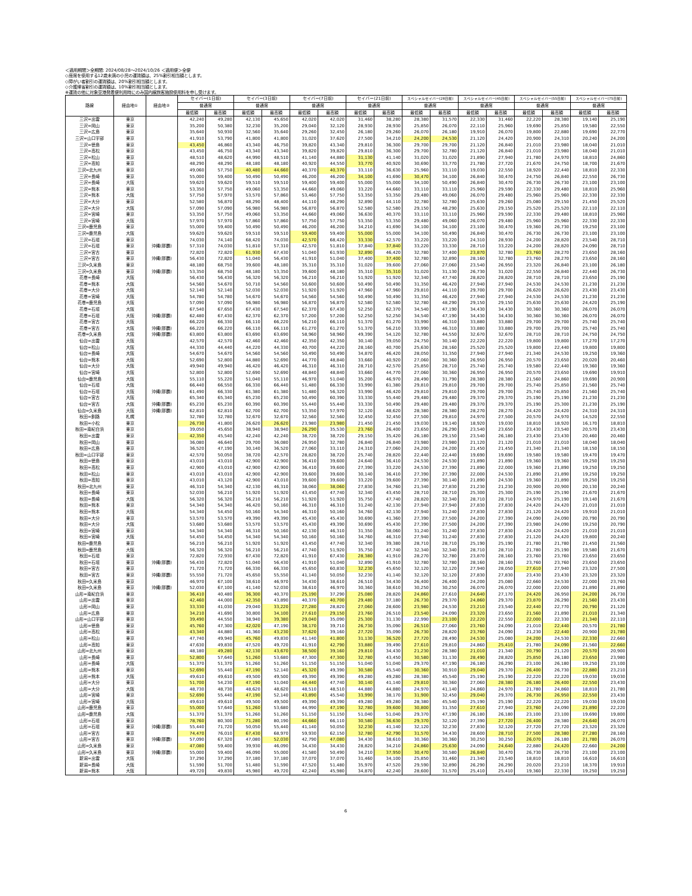＜適用期間＞全期間: 2024/08/28～2024/10/26 ＜適用便＞全便
◇座席を使用する12歳未満の小児の運賃額は、25%割引相当額とします。
◇障がい者割引の運賃額は、20%割引相当額とします。
◇介護帰省割引の運賃額は、10%割引相当額とします。
※運賃の他に対象空港発着便利用時にのみ国内線旅客施設使用料を申し受けます。
| 路線 | 経由地① | 経由地② | セイバー(1日前) | | セイバー(3日前) | | セイバー(7日前) | | セイバー(21日前) | | スペシャルセイバー(28日前) | | スペシャルセイバー(45日前) | | スペシャルセイバー(55日前) | | スペシャルセイバー(75日前) | |
| --- | --- | --- | --- | --- | --- | --- | --- | --- | --- | --- | --- | --- | --- | --- | --- | --- | --- | --- |
| | | | 普通席 | | 普通席 | | 普通席 | | 普通席 | | 普通席 | | 普通席 | | 普通席 | | 普通席 | |
| | | | 最低額 | 最高額 | 最低額 | 最高額 | 最低額 | 最高額 | 最低額 | 最高額 | 最低額 | 最高額 | 最低額 | 最高額 | 最低額 | 最高額 | 最低額 | 最高額 |
| 三沢=出雲 | 東京 | | 42,240 | 49,280 | 42,130 | 45,650 | 42,020 | 42,020 | 31,460 | 38,280 | 28,380 | 31,570 | 22,330 | 31,460 | 22,220 | 28,380 | 19,140 | 25,190 |
| 三沢=岡山 | 東京 | | 35,200 | 50,380 | 32,230 | 35,200 | 29,040 | 32,120 | 28,930 | 28,930 | 25,850 | 26,070 | 22,110 | 25,960 | 19,690 | 25,850 | 19,580 | 22,550 |
| 三沢=広島 | 東京 | | 35,640 | 50,930 | 32,560 | 35,640 | 29,260 | 32,450 | 26,180 | 29,260 | 26,070 | 26,180 | 19,910 | 26,070 | 19,800 | 22,880 | 19,690 | 22,770 |
| 三沢=山口宇部 | 東京 | | 41,910 | 53,790 | 41,800 | 41,800 | 31,020 | 37,620 | 27,500 | 34,210 | 24,200 | 24,530 | 21,120 | 24,420 | 20,900 | 24,310 | 20,240 | 24,200 |
| 三沢=徳島 | 東京 | | 43,450 | 46,860 | 43,340 | 46,750 | 39,820 | 43,340 | 29,810 | 36,300 | 29,700 | 29,700 | 21,120 | 26,840 | 21,010 | 23,980 | 18,040 | 21,010 |
| 三沢=高松 | 東京 | | 43,450 | 46,750 | 43,340 | 43,340 | 39,820 | 39,820 | 29,810 | 36,300 | 29,700 | 32,780 | 21,120 | 26,840 | 21,010 | 23,980 | 18,040 | 21,010 |
| 三沢=松山 | 東京 | | 48,510 | 48,620 | 44,990 | 48,510 | 41,140 | 44,880 | 31,130 | 41,140 | 31,020 | 31,020 | 21,890 | 27,940 | 21,780 | 24,970 | 18,810 | 24,860 |
| 三沢=高知 | 東京 | | 48,290 | 48,290 | 48,180 | 48,180 | 40,920 | 44,550 | 33,770 | 40,920 | 30,690 | 33,770 | 21,780 | 27,720 | 21,670 | 24,750 | 18,700 | 21,670 |
| 三沢=北九州 | 東京 | | 49,060 | 57,750 | 40,480 | 44,660 | 40,370 | 40,370 | 33,110 | 36,630 | 25,960 | 33,110 | 19,030 | 22,550 | 18,920 | 22,440 | 18,810 | 22,330 |
| 三沢=長崎 | 東京 | | 55,000 | 59,400 | 50,490 | 50,490 | 46,200 | 46,200 | 34,100 | 41,690 | 30,470 | 34,100 | 26,840 | 30,470 | 24,750 | 26,840 | 22,550 | 26,730 |
| 三沢=長崎 | 大阪 | | 59,620 | 59,620 | 59,510 | 59,510 | 59,400 | 59,400 | 55,000 | 55,000 | 34,100 | 50,490 | 26,840 | 30,470 | 26,730 | 26,730 | 23,100 | 23,100 |
| 三沢=熊本 | 東京 | | 53,350 | 57,750 | 49,060 | 53,350 | 44,660 | 49,060 | 33,220 | 44,660 | 33,110 | 33,110 | 25,960 | 29,590 | 22,330 | 29,480 | 18,810 | 25,960 |
| 三沢=熊本 | 大阪 | | 57,750 | 57,970 | 53,570 | 57,860 | 53,460 | 57,750 | 53,350 | 53,350 | 29,480 | 49,060 | 26,070 | 29,480 | 25,960 | 25,960 | 22,330 | 22,330 |
| 三沢=大分 | 東京 | | 52,580 | 56,870 | 48,290 | 48,400 | 44,110 | 48,290 | 32,890 | 44,110 | 32,780 | 32,780 | 25,630 | 29,260 | 25,080 | 29,150 | 21,450 | 25,520 |
| 三沢=大分 | 大阪 | | 57,090 | 57,090 | 56,980 | 56,980 | 56,870 | 56,870 | 52,580 | 52,580 | 29,150 | 48,290 | 25,630 | 29,150 | 25,520 | 25,520 | 22,110 | 22,110 |
| 三沢=宮崎 | 東京 | | 53,350 | 57,750 | 49,060 | 53,350 | 44,660 | 49,060 | 36,630 | 40,370 | 33,110 | 33,110 | 25,960 | 29,590 | 22,330 | 29,480 | 18,810 | 25,960 |
| 三沢=宮崎 | 大阪 | | 57,970 | 57,970 | 57,860 | 57,860 | 57,750 | 57,750 | 53,350 | 53,350 | 29,480 | 49,060 | 26,070 | 29,480 | 25,960 | 25,960 | 22,330 | 22,330 |
| 三沢=鹿児島 | 東京 | | 55,000 | 59,400 | 50,490 | 50,490 | 46,200 | 46,200 | 34,210 | 41,690 | 34,100 | 34,100 | 23,100 | 30,470 | 19,360 | 26,730 | 19,250 | 23,100 |
| 三沢=鹿児島 | 大阪 | | 59,620 | 59,620 | 59,510 | 59,510 | 59,400 | 59,400 | 55,000 | 55,000 | 34,100 | 50,490 | 26,840 | 30,470 | 26,730 | 26,730 | 23,100 | 23,100 |
| 三沢=石垣 | 東京 | | 74,030 | 74,140 | 68,420 | 74,030 | 42,570 | 68,420 | 33,330 | 42,570 | 33,220 | 33,220 | 24,310 | 28,930 | 24,200 | 28,820 | 23,540 | 28,710 |
| 三沢=石垣 | 東京 | 沖縄(那覇) | 57,310 | 74,030 | 51,810 | 57,310 | 42,570 | 51,810 | 37,840 | 37,840 | 33,220 | 33,330 | 28,710 | 33,220 | 24,200 | 28,820 | 24,090 | 28,710 |
| 三沢=宮古 | 東京 | | 72,820 | 72,820 | 61,930 | 67,430 | 51,040 | 61,930 | 32,890 | 46,420 | 32,780 | 37,400 | 23,870 | 32,780 | 23,760 | 28,270 | 23,650 | 28,160 |
| 三沢=宮古 | 東京 | 沖縄(那覇) | 56,430 | 72,820 | 51,040 | 56,430 | 41,910 | 51,040 | 37,400 | 37,400 | 32,780 | 32,890 | 28,160 | 32,780 | 23,760 | 28,270 | 23,650 | 28,160 |
| 三沢=久米島 | 東京 | | 48,180 | 68,750 | 39,600 | 48,180 | 35,310 | 35,310 | 31,020 | 39,600 | 27,060 | 27,060 | 23,540 | 26,950 | 23,320 | 26,840 | 23,100 | 26,180 |
| 三沢=久米島 | 東京 | 沖縄(那覇) | 53,350 | 68,750 | 48,180 | 53,350 | 39,600 | 48,180 | 35,310 | 35,310 | 31,020 | 31,130 | 26,730 | 31,020 | 22,550 | 26,840 | 22,440 | 26,730 |
| 花巻=長崎 | 大阪 | | 56,430 | 56,430 | 56,320 | 56,320 | 56,210 | 56,210 | 51,920 | 51,920 | 32,340 | 47,740 | 28,820 | 28,820 | 28,710 | 28,710 | 23,650 | 25,190 |
| 花巻=熊本 | 大阪 | | 54,560 | 54,670 | 50,710 | 54,560 | 50,600 | 50,600 | 50,490 | 50,490 | 31,350 | 46,420 | 27,940 | 27,940 | 24,530 | 24,530 | 21,230 | 21,230 |
| 花巻=大分 | 大阪 | | 52,140 | 52,140 | 52,030 | 52,030 | 51,920 | 51,920 | 47,960 | 47,960 | 29,810 | 44,110 | 29,700 | 29,700 | 26,620 | 26,620 | 23,430 | 23,430 |
| 花巻=宮崎 | 大阪 | | 54,780 | 54,780 | 54,670 | 54,670 | 54,560 | 54,560 | 50,490 | 50,490 | 31,350 | 46,420 | 27,940 | 27,940 | 24,530 | 24,530 | 21,230 | 21,230 |
| 花巻=鹿児島 | 大阪 | | 57,090 | 57,090 | 56,980 | 56,980 | 56,870 | 56,870 | 52,580 | 52,580 | 32,780 | 48,290 | 29,150 | 29,150 | 25,630 | 25,630 | 24,420 | 25,190 |
| 花巻=石垣 | 大阪 | | 67,540 | 67,650 | 67,430 | 67,540 | 62,370 | 67,430 | 52,250 | 62,370 | 34,540 | 47,190 | 34,430 | 34,430 | 30,360 | 30,360 | 26,070 | 26,070 |
| 花巻=石垣 | 大阪 | 沖縄(那覇) | 62,480 | 67,430 | 62,370 | 62,370 | 57,200 | 57,200 | 52,250 | 52,250 | 34,540 | 47,190 | 34,430 | 34,430 | 30,360 | 30,360 | 26,070 | 26,070 |
| 花巻=宮古 | 大阪 | | 66,220 | 66,330 | 66,110 | 66,220 | 56,210 | 66,110 | 51,370 | 61,270 | 33,990 | 46,310 | 33,880 | 33,880 | 29,700 | 29,700 | 25,740 | 25,740 |
| 花巻=宮古 | 大阪 | 沖縄(那覇) | 66,220 | 66,220 | 66,110 | 66,110 | 61,270 | 61,270 | 51,370 | 56,210 | 33,990 | 46,310 | 33,880 | 33,880 | 29,700 | 29,700 | 25,740 | 25,740 |
| 花巻=久米島 | 大阪 | 沖縄(那覇) | 63,800 | 63,800 | 63,690 | 63,690 | 58,960 | 58,960 | 49,390 | 54,120 | 32,780 | 44,550 | 32,670 | 32,670 | 28,710 | 28,710 | 24,750 | 24,750 |
| 仙台=出雲 | 大阪 | | 42,570 | 42,570 | 42,460 | 42,460 | 42,350 | 42,350 | 30,140 | 39,050 | 24,750 | 30,140 | 22,220 | 22,220 | 19,800 | 19,800 | 17,270 | 17,270 |
| 仙台=松山 | 大阪 | | 44,330 | 44,440 | 44,220 | 44,330 | 40,700 | 44,220 | 28,160 | 40,700 | 25,630 | 28,160 | 25,520 | 25,520 | 19,800 | 22,440 | 19,800 | 19,800 |
| 仙台=長崎 | 大阪 | | 54,670 | 54,670 | 54,560 | 54,560 | 50,490 | 50,490 | 34,870 | 46,420 | 28,050 | 31,350 | 27,940 | 27,940 | 21,340 | 24,530 | 19,250 | 19,360 |
| 仙台=熊本 | 大阪 | | 52,690 | 52,800 | 44,880 | 52,690 | 44,770 | 48,840 | 33,660 | 40,920 | 27,060 | 30,360 | 26,950 | 26,950 | 20,570 | 23,650 | 20,020 | 20,460 |
| 仙台=大分 | 大阪 | | 49,940 | 49,940 | 46,420 | 46,420 | 46,310 | 46,310 | 28,710 | 42,570 | 25,850 | 28,710 | 25,740 | 25,740 | 19,580 | 22,440 | 19,360 | 19,360 |
| 仙台=宮崎 | 大阪 | | 52,800 | 52,800 | 52,690 | 52,690 | 48,840 | 48,840 | 33,660 | 44,770 | 27,060 | 30,360 | 26,950 | 26,950 | 20,570 | 23,650 | 19,690 | 19,910 |
| 仙台=鹿児島 | 大阪 | | 55,110 | 55,220 | 51,040 | 55,110 | 46,970 | 51,040 | 35,200 | 46,970 | 28,490 | 31,790 | 28,380 | 28,380 | 21,560 | 24,860 | 19,690 | 20,900 |
| 仙台=石垣 | 大阪 | | 66,440 | 66,550 | 66,330 | 66,440 | 51,480 | 66,330 | 33,990 | 61,380 | 29,810 | 29,810 | 29,700 | 29,700 | 25,740 | 25,850 | 21,560 | 25,740 |
| 仙台=石垣 | 大阪 | 沖縄(那覇) | 61,490 | 66,330 | 61,380 | 61,380 | 51,480 | 56,320 | 33,990 | 46,420 | 29,810 | 29,810 | 29,700 | 29,700 | 25,740 | 25,850 | 21,560 | 25,740 |
| 仙台=宮古 | 大阪 | | 65,340 | 65,340 | 65,230 | 65,230 | 50,490 | 60,390 | 33,330 | 55,440 | 29,480 | 29,480 | 29,370 | 29,370 | 25,190 | 25,190 | 21,230 | 21,230 |
| 仙台=宮古 | 大阪 | 沖縄(那覇) | 65,230 | 65,230 | 60,390 | 60,390 | 55,440 | 55,440 | 33,330 | 50,490 | 29,480 | 29,480 | 29,370 | 29,370 | 25,190 | 25,300 | 21,230 | 25,190 |
| 仙台=久米島 | 大阪 | 沖縄(那覇) | 62,810 | 62,810 | 62,700 | 62,700 | 53,350 | 57,970 | 32,120 | 48,620 | 28,380 | 28,380 | 28,270 | 28,270 | 24,420 | 24,420 | 24,310 | 24,310 |
| 秋田=釧路 | 札幌 | | 32,780 | 32,780 | 32,670 | 32,670 | 32,560 | 32,560 | 32,450 | 32,450 | 27,500 | 29,810 | 24,970 | 27,500 | 20,570 | 24,970 | 14,520 | 22,550 |
| 秋田=小松 | 東京 | | 26,730 | 41,800 | 26,620 | 26,620 | 23,980 | 23,980 | 21,450 | 21,450 | 19,030 | 19,140 | 18,920 | 19,030 | 18,810 | 18,920 | 16,170 | 18,810 |
| 秋田=南紀白浜 | 東京 | | 39,050 | 45,650 | 38,940 | 38,940 | 26,290 | 35,530 | 23,760 | 26,400 | 23,650 | 26,290 | 23,540 | 23,650 | 23,430 | 23,540 | 20,570 | 23,430 |
| 秋田=出雲 | 東京 | | 42,350 | 45,540 | 42,240 | 42,240 | 38,720 | 38,720 | 29,150 | 35,420 | 26,180 | 29,150 | 23,540 | 26,180 | 23,430 | 23,430 | 20,460 | 20,460 |
| 秋田=岡山 | 東京 | | 36,080 | 46,640 | 29,700 | 36,080 | 26,950 | 32,780 | 26,840 | 26,840 | 23,980 | 23,980 | 21,120 | 21,120 | 21,010 | 21,010 | 18,040 | 18,040 |
| 秋田=広島 | 東京 | | 36,520 | 47,190 | 30,140 | 36,520 | 27,060 | 33,110 | 24,310 | 27,060 | 24,200 | 24,200 | 21,450 | 21,450 | 21,340 | 21,340 | 18,150 | 18,150 |
| 秋田=山口宇部 | 東京 | | 42,570 | 50,050 | 38,720 | 42,570 | 28,820 | 38,720 | 25,740 | 28,820 | 22,440 | 22,440 | 19,690 | 19,690 | 19,580 | 19,580 | 19,470 | 19,470 |
| 秋田=徳島 | 東京 | | 43,010 | 43,010 | 42,900 | 42,900 | 36,410 | 39,600 | 24,640 | 36,410 | 24,530 | 24,530 | 21,890 | 21,890 | 19,360 | 19,360 | 19,250 | 19,250 |
| 秋田=高松 | 東京 | | 42,900 | 43,010 | 42,900 | 42,900 | 36,410 | 39,600 | 27,390 | 33,220 | 24,530 | 27,390 | 21,890 | 22,000 | 19,360 | 21,890 | 19,250 | 19,250 |
| 秋田=松山 | 東京 | | 43,010 | 43,010 | 42,900 | 42,900 | 39,600 | 39,600 | 30,140 | 36,410 | 27,390 | 27,390 | 22,000 | 24,530 | 21,890 | 21,890 | 19,250 | 19,250 |
| 秋田=高知 | 東京 | | 43,010 | 43,120 | 42,900 | 43,010 | 39,600 | 39,600 | 33,220 | 39,600 | 27,390 | 30,140 | 21,890 | 24,530 | 19,360 | 21,890 | 19,250 | 19,250 |
| 秋田=北九州 | 東京 | | 46,310 | 54,340 | 42,130 | 46,310 | 38,060 | 38,060 | 27,830 | 34,760 | 21,340 | 27,830 | 21,230 | 21,230 | 20,900 | 20,900 | 20,130 | 20,240 |
| 秋田=長崎 | 東京 | | 52,030 | 56,210 | 51,920 | 51,920 | 43,450 | 47,740 | 32,340 | 43,450 | 28,710 | 28,710 | 25,300 | 25,300 | 25,190 | 25,190 | 21,670 | 21,670 |
| 秋田=長崎 | 大阪 | | 56,320 | 56,320 | 56,210 | 56,210 | 51,920 | 51,920 | 35,750 | 47,740 | 28,820 | 32,340 | 28,710 | 28,710 | 24,970 | 25,190 | 19,140 | 21,670 |
| 秋田=熊本 | 東京 | | 54,340 | 54,340 | 46,420 | 50,160 | 46,310 | 46,310 | 31,240 | 42,130 | 27,940 | 27,940 | 27,830 | 27,830 | 24,420 | 24,420 | 21,010 | 21,010 |
| 秋田=熊本 | 大阪 | | 54,340 | 54,450 | 50,160 | 54,340 | 46,310 | 50,160 | 34,760 | 42,130 | 27,940 | 31,240 | 27,830 | 27,830 | 21,120 | 24,420 | 19,910 | 21,010 |
| 秋田=大分 | 東京 | | 53,570 | 53,570 | 49,390 | 49,390 | 45,430 | 45,430 | 30,690 | 41,360 | 27,390 | 27,500 | 24,200 | 27,390 | 24,090 | 24,090 | 20,790 | 20,790 |
| 秋田=大分 | 大阪 | | 53,680 | 53,680 | 53,570 | 53,570 | 45,430 | 49,390 | 30,690 | 45,430 | 27,390 | 27,500 | 24,200 | 27,390 | 23,980 | 24,090 | 19,250 | 20,790 |
| 秋田=宮崎 | 東京 | | 54,340 | 54,340 | 46,310 | 50,160 | 42,130 | 46,310 | 31,350 | 38,060 | 31,240 | 31,240 | 27,830 | 27,830 | 24,420 | 24,420 | 21,010 | 21,010 |
| 秋田=宮崎 | 大阪 | | 54,450 | 54,450 | 54,340 | 54,340 | 50,160 | 50,160 | 34,760 | 46,310 | 27,940 | 31,240 | 27,830 | 27,830 | 21,120 | 24,420 | 19,800 | 20,240 |
| 秋田=鹿児島 | 東京 | | 56,210 | 56,210 | 51,920 | 51,920 | 43,450 | 47,740 | 32,340 | 39,380 | 28,710 | 28,710 | 25,190 | 25,190 | 21,780 | 21,780 | 21,450 | 21,560 |
| 秋田=鹿児島 | 大阪 | | 56,320 | 56,320 | 56,210 | 56,210 | 47,740 | 51,920 | 35,750 | 47,740 | 32,340 | 32,340 | 28,710 | 28,710 | 21,780 | 25,190 | 19,580 | 21,670 |
| 秋田=石垣 | 東京 | | 72,820 | 72,930 | 67,430 | 72,820 | 41,910 | 67,430 | 28,380 | 41,910 | 28,270 | 32,780 | 23,870 | 28,160 | 23,760 | 23,760 | 23,650 | 23,650 |
| 秋田=石垣 | 東京 | 沖縄(那覇) | 56,430 | 72,820 | 51,040 | 56,430 | 41,910 | 51,040 | 32,890 | 41,910 | 32,780 | 32,780 | 28,160 | 28,160 | 23,760 | 23,760 | 23,650 | 23,650 |
| 秋田=宮古 | 東京 | | 71,720 | 71,720 | 66,330 | 66,330 | 45,650 | 60,830 | 32,230 | 45,650 | 32,120 | 32,120 | 27,940 | 28,050 | 27,610 | 27,940 | 23,320 | 27,500 |
| 秋田=宮古 | 東京 | 沖縄(那覇) | 55,550 | 71,720 | 45,650 | 55,550 | 41,140 | 50,050 | 32,230 | 41,140 | 32,120 | 32,120 | 27,830 | 27,830 | 23,430 | 23,430 | 23,320 | 23,320 |
| 秋田=久米島 | 東京 | | 46,970 | 67,100 | 38,610 | 46,970 | 34,430 | 38,610 | 26,510 | 34,430 | 26,400 | 26,400 | 24,200 | 25,080 | 22,660 | 24,530 | 22,000 | 23,760 |
| 秋田=久米島 | 東京 | 沖縄(那覇) | 52,030 | 67,100 | 41,140 | 52,030 | 38,610 | 46,970 | 30,360 | 38,610 | 30,250 | 30,250 | 26,070 | 26,070 | 22,000 | 22,000 | 21,890 | 21,890 |
| 山形=南紀白浜 | 東京 | | 36,410 | 40,480 | 36,300 | 40,370 | 25,190 | 37,290 | 25,080 | 28,820 | 24,860 | 27,610 | 24,640 | 27,170 | 24,420 | 26,950 | 24,200 | 26,730 |
| 山形=出雲 | 東京 | | 42,460 | 44,000 | 42,350 | 43,890 | 40,370 | 40,700 | 29,480 | 37,180 | 26,730 | 29,370 | 24,860 | 29,370 | 23,870 | 26,290 | 21,560 | 23,430 |
| 山形=岡山 | 東京 | | 33,330 | 41,030 | 29,040 | 33,220 | 27,280 | 28,820 | 27,060 | 28,600 | 23,980 | 24,530 | 23,210 | 23,540 | 22,440 | 22,770 | 20,790 | 21,120 |
| 山形=広島 | 東京 | | 34,210 | 41,690 | 30,800 | 34,100 | 27,610 | 29,150 | 23,760 | 26,510 | 23,540 | 24,090 | 23,320 | 23,650 | 21,560 | 21,890 | 21,010 | 21,340 |
| 山形=山口宇部 | 東京 | | 39,490 | 44,550 | 38,940 | 39,380 | 29,040 | 35,090 | 25,300 | 31,130 | 22,990 | 23,100 | 22,220 | 22,550 | 22,000 | 22,330 | 21,340 | 22,110 |
| 山形=徳島 | 東京 | | 45,760 | 47,300 | 42,020 | 47,190 | 38,170 | 39,710 | 26,730 | 35,090 | 26,510 | 27,060 | 23,760 | 24,090 | 21,010 | 22,440 | 20,570 | 21,780 |
| 山形=高松 | 東京 | | 43,340 | 44,880 | 41,360 | 43,230 | 37,620 | 39,160 | 27,720 | 35,090 | 26,730 | 28,820 | 23,760 | 24,090 | 21,230 | 22,440 | 20,900 | 21,780 |
| 山形=松山 | 東京 | | 47,740 | 49,940 | 45,760 | 49,830 | 41,140 | 41,800 | 31,130 | 36,520 | 27,720 | 28,490 | 24,530 | 25,080 | 24,200 | 24,530 | 22,330 | 22,660 |
| 山形=高知 | 東京 | | 47,630 | 49,830 | 47,520 | 49,720 | 41,910 | 42,790 | 33,880 | 39,490 | 27,610 | 29,810 | 24,860 | 25,410 | 21,780 | 24,090 | 21,560 | 22,660 |
| 山形=北九州 | 東京 | | 48,180 | 49,280 | 42,130 | 43,670 | 38,500 | 39,160 | 29,810 | 34,430 | 21,230 | 28,380 | 21,010 | 21,340 | 20,790 | 21,120 | 20,570 | 20,900 |
| 山形=長崎 | 東京 | | 52,800 | 57,640 | 51,260 | 53,680 | 47,300 | 47,300 | 32,780 | 43,450 | 30,580 | 31,130 | 28,490 | 28,820 | 25,850 | 26,180 | 23,650 | 23,980 |
| 山形=長崎 | 大阪 | | 51,370 | 51,370 | 51,260 | 51,260 | 51,150 | 51,150 | 51,040 | 51,040 | 29,370 | 47,190 | 26,180 | 26,290 | 23,100 | 26,180 | 19,250 | 23,100 |
| 山形=熊本 | 東京 | | 52,690 | 55,440 | 47,190 | 52,140 | 45,320 | 49,390 | 30,580 | 45,540 | 30,360 | 30,910 | 29,040 | 29,370 | 26,400 | 26,730 | 22,880 | 23,210 |
| 山形=熊本 | 大阪 | | 49,610 | 49,610 | 49,500 | 49,500 | 49,390 | 49,390 | 49,280 | 49,280 | 28,380 | 45,540 | 25,190 | 25,190 | 22,220 | 22,220 | 19,030 | 19,030 |
| 山形=大分 | 東京 | | 51,700 | 54,230 | 47,190 | 51,040 | 44,440 | 47,740 | 30,140 | 41,140 | 29,810 | 30,360 | 27,060 | 28,380 | 26,180 | 26,400 | 22,550 | 23,430 |
| 山形=大分 | 大阪 | | 48,730 | 48,730 | 48,620 | 48,620 | 48,510 | 48,510 | 44,880 | 44,880 | 24,970 | 41,140 | 24,860 | 24,970 | 21,780 | 24,860 | 18,810 | 21,780 |
| 山形=宮崎 | 東京 | | 52,690 | 55,440 | 47,190 | 52,140 | 43,890 | 45,540 | 33,990 | 38,170 | 31,900 | 32,450 | 29,040 | 29,370 | 26,730 | 26,950 | 22,550 | 23,430 |
| 山形=宮崎 | 大阪 | | 49,610 | 49,610 | 49,500 | 49,500 | 49,390 | 49,390 | 49,280 | 49,280 | 28,380 | 45,540 | 25,190 | 25,190 | 22,220 | 22,220 | 19,030 | 19,030 |
| 山形=鹿児島 | 東京 | | 55,000 | 57,640 | 51,260 | 53,680 | 44,990 | 47,190 | 32,780 | 39,600 | 30,800 | 31,350 | 27,610 | 27,940 | 23,760 | 24,090 | 21,890 | 22,220 |
| 山形=鹿児島 | 大阪 | | 51,370 | 51,370 | 51,260 | 51,260 | 51,150 | 51,150 | 51,040 | 51,040 | 29,370 | 47,190 | 26,180 | 26,180 | 23,100 | 23,100 | 19,690 | 19,800 |
| 山形=石垣 | 東京 | | 78,760 | 80,300 | 71,280 | 80,190 | 44,660 | 66,110 | 30,580 | 36,630 | 29,370 | 32,120 | 27,390 | 27,720 | 26,400 | 28,380 | 24,640 | 26,070 |
| 山形=石垣 | 東京 | 沖縄(那覇) | 55,440 | 71,720 | 50,050 | 55,440 | 41,140 | 50,050 | 32,230 | 41,140 | 32,120 | 32,230 | 27,830 | 32,120 | 27,720 | 27,720 | 23,320 | 23,320 |
| 山形=宮古 | 東京 | | 74,470 | 76,010 | 67,430 | 68,970 | 59,930 | 62,150 | 32,780 | 42,790 | 31,570 | 34,430 | 28,600 | 28,710 | 27,500 | 28,380 | 27,280 | 28,160 |
| 山形=宮古 | 東京 | 沖縄(那覇) | 57,090 | 67,320 | 47,080 | 52,030 | 42,790 | 47,080 | 34,430 | 38,610 | 30,360 | 30,360 | 30,250 | 30,250 | 26,070 | 26,180 | 21,780 | 26,070 |
| 山形=久米島 | 東京 | | 47,080 | 59,400 | 39,930 | 46,090 | 34,430 | 34,430 | 28,820 | 34,210 | 24,860 | 25,630 | 24,090 | 24,640 | 22,880 | 24,420 | 22,660 | 24,200 |
| 山形=久米島 | 東京 | 沖縄(那覇) | 55,000 | 59,400 | 46,090 | 55,000 | 41,580 | 50,490 | 34,210 | 37,950 | 30,470 | 30,580 | 26,840 | 30,470 | 26,730 | 26,730 | 23,100 | 23,100 |
| 新潟=出雲 | 大阪 | | 37,290 | 37,290 | 37,180 | 37,180 | 37,070 | 37,070 | 31,460 | 34,100 | 25,850 | 31,460 | 21,340 | 23,540 | 18,810 | 18,810 | 16,610 | 16,610 |
| 新潟=長崎 | 大阪 | | 51,590 | 51,700 | 51,480 | 51,590 | 47,520 | 51,480 | 35,970 | 47,520 | 29,590 | 32,890 | 26,290 | 26,290 | 20,020 | 23,210 | 18,370 | 19,910 |
| 新潟=熊本 | 大阪 | | 49,720 | 49,830 | 45,980 | 49,720 | 42,240 | 45,980 | 34,870 | 42,240 | 28,600 | 31,570 | 25,410 | 25,410 | 19,360 | 22,330 | 19,250 | 19,250 |
6